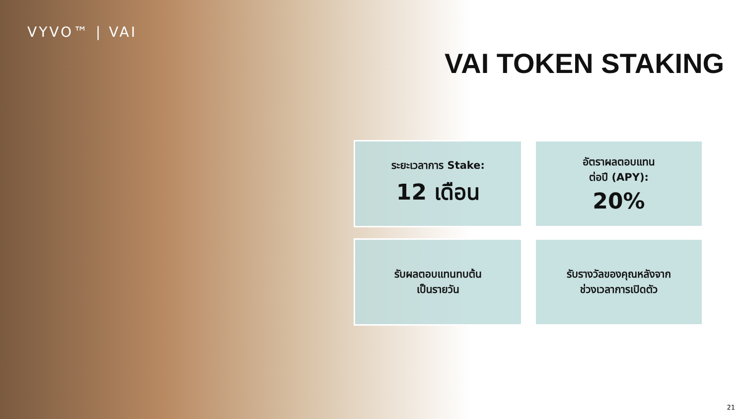VYVO™ | VAI
VAI TOKEN STAKING
ระยะเวลาการ Stake:
12 เดือน
อัตราผลตอบแทน
ต่อปี (APY):
20%
รับผลตอบแทนทบต้น
เป็นรายวัน
รับรางวัลของคุณหลังจาก
ช่วงเวลาการเปิดตัว
21